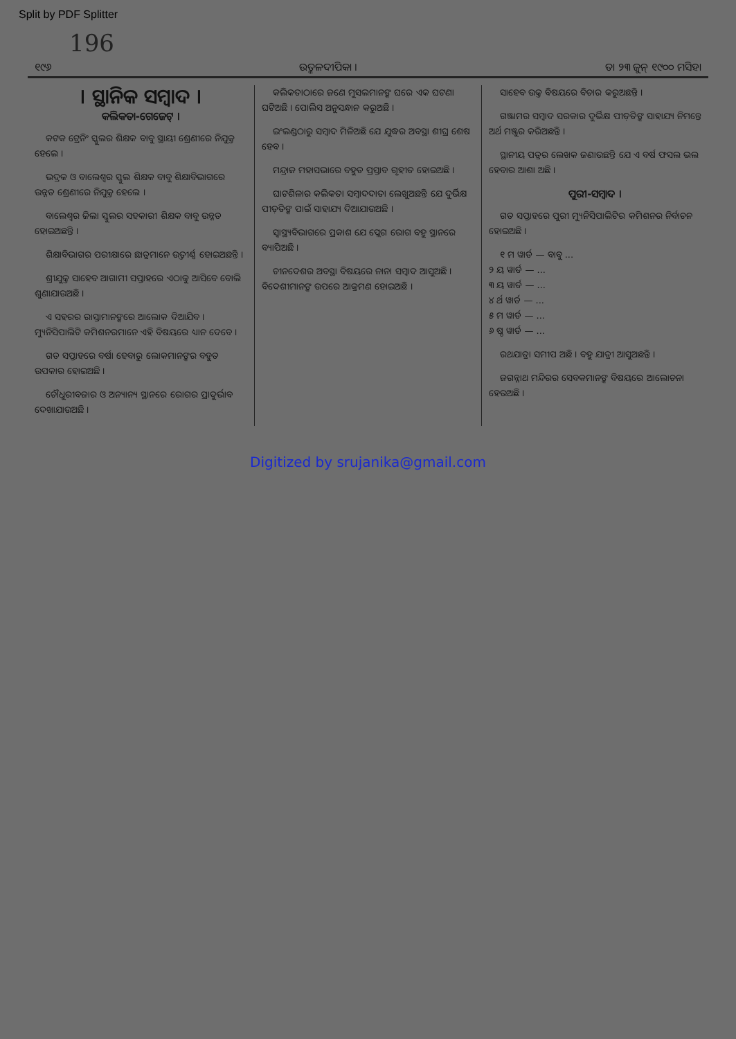Split by PDF Splitter
196
୧୯୬ ଉତ୍କଳଦୀପିକା । ତା ୨୩ ଜୁନ୍ ୧୯୦୦ ମସିହା
। ସ୍ଥାନିକ ସମ୍ବାଦ ।
କଲିକତା-ଗେଜେଟ୍ ।
କଟକ ଟ୍ରେନିଂ ସ୍କୁଲର ଶିକ୍ଷକ ବାବୁ ସ୍ଥାୟୀ ଶ୍ରେଣୀରେ ନିଯୁକ୍ତ ହେଲେ ।
ଭଦ୍ରକ ଓ ବାଲେଶ୍ୱର ସ୍କୁଲ ଶିକ୍ଷକ ବାବୁ ଶିକ୍ଷାବିଭାଗରେ ଉନ୍ନତ ଶ୍ରେଣୀରେ ନିଯୁକ୍ତ ହେଲେ ।
ବାଲେଶ୍ୱର ଜିଲା ସ୍କୁଲର ସହକାରୀ ଶିକ୍ଷକ ବାବୁ ଉନ୍ନତ ହୋଇଅଛନ୍ତି ।
ଶିକ୍ଷାବିଭାଗର ପରୀକ୍ଷାରେ ଛାତ୍ରମାନେ ଉତ୍ତୀର୍ଣ୍ଣ ହୋଇଅଛନ୍ତି ।
ଶ୍ରୀଯୁକ୍ତ ସାହେବ ଆଗାମୀ ସପ୍ତାହରେ ଏଠାକୁ ଆସିବେ ବୋଲି ଶୁଣାଯାଉଅଛି ।
ଏ ସହରର ରାସ୍ତାମାନଙ୍କରେ ଆଲୋକ ଦିଆଯିବ । ମ୍ୟୁନିସିପାଲିଟି କମିଶନରମାନେ ଏହି ବିଷୟରେ ଧ୍ୟାନ ଦେବେ ।
ଗତ ସପ୍ତାହରେ ବର୍ଷା ହେବାରୁ ଲୋକମାନଙ୍କର ବହୁତ ଉପକାର ହୋଇଅଛି ।
ଚୌଧୁରୀବଜାର ଓ ଅନ୍ୟାନ୍ୟ ସ୍ଥାନରେ ରୋଗର ପ୍ରାଦୁର୍ଭାବ ଦେଖାଯାଉଅଛି ।
କଲିକତାଠାରେ ଜଣେ ମୁସଲମାନଙ୍କ ଘରେ ଏକ ଘଟଣା ଘଟିଅଛି । ପୋଲିସ ଅନୁସନ୍ଧାନ କରୁଅଛି ।
ଇଂଲଣ୍ଡଠାରୁ ସମ୍ବାଦ ମିଳିଅଛି ଯେ ଯୁଦ୍ଧର ଅବସ୍ଥା ଶୀଘ୍ର ଶେଷ ହେବ ।
ମନ୍ଦ୍ରାଜ ମହାସଭାରେ ବହୁତ ପ୍ରସ୍ତାବ ଗୃହୀତ ହୋଇଅଛି ।
ଘାଟଶିଳାର କଲିକତା ସମ୍ବାଦଦାତା ଲେଖୁଅଛନ୍ତି ଯେ ଦୁର୍ଭିକ୍ଷ ପୀଡ଼ିତଙ୍କ ପାଇଁ ସାହାଯ୍ୟ ଦିଆଯାଉଅଛି ।
ସ୍ୱାସ୍ଥ୍ୟବିଭାଗରେ ପ୍ରକାଶ ଯେ ପ୍ଲେଗ ରୋଗ ବହୁ ସ୍ଥାନରେ ବ୍ୟାପିଅଛି ।
ଚୀନଦେଶର ଅବସ୍ଥା ବିଷୟରେ ନାନା ସମ୍ବାଦ ଆସୁଅଛି । ବିଦେଶୀମାନଙ୍କ ଉପରେ ଆକ୍ରମଣ ହୋଇଅଛି ।
ସାହେବ ଉକ୍ତ ବିଷୟରେ ବିଚାର କରୁଅଛନ୍ତି ।
ଗଞ୍ଜାମର ସମ୍ବାଦ ସରକାର ଦୁର୍ଭିକ୍ଷ ପୀଡ଼ିତଙ୍କ ସାହାଯ୍ୟ ନିମନ୍ତେ ଅର୍ଥ ମଞ୍ଜୁର କରିଅଛନ୍ତି ।
ସ୍ଥାନୀୟ ପତ୍ରର ଲେଖକ ଜଣାଉଛନ୍ତି ଯେ ଏ ବର୍ଷ ଫସଲ ଭଲ ହେବାର ଆଶା ଅଛି ।
ପୁରୀ-ସମ୍ବାଦ ।
ଗତ ସପ୍ତାହରେ ପୁରୀ ମ୍ୟୁନିସିପାଲିଟିର କମିଶନର ନିର୍ବାଚନ ହୋଇଅଛି ।
୧ ମ ୱାର୍ଡ — ବାବୁ ...
୨ ୟ ୱାର୍ଡ — ...
୩ ୟ ୱାର୍ଡ — ...
୪ ର୍ଥ ୱାର୍ଡ — ...
୫ ମ ୱାର୍ଡ — ...
୬ ଷ୍ଠ ୱାର୍ଡ — ...
ରଥଯାତ୍ରା ସମୀପ ଅଛି । ବହୁ ଯାତ୍ରୀ ଆସୁଅଛନ୍ତି ।
ଜଗନ୍ନାଥ ମନ୍ଦିରର ସେବକମାନଙ୍କ ବିଷୟରେ ଆଲୋଚନା ହେଉଅଛି ।
Digitized by srujanika@gmail.com